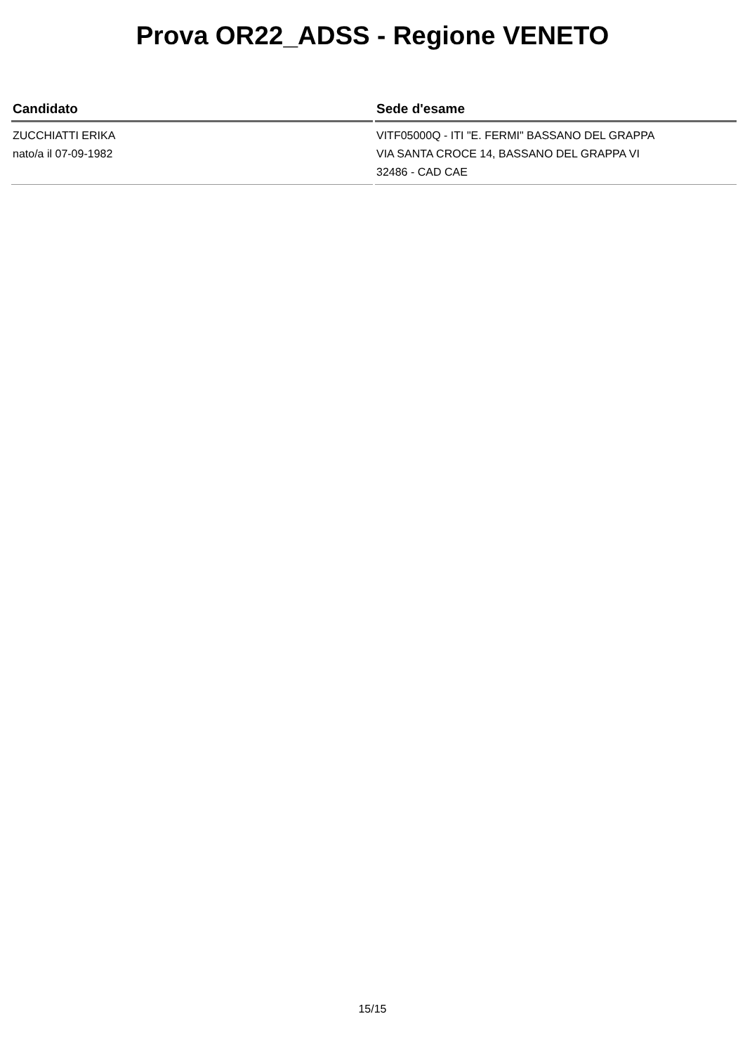Prova OR22_ADSS - Regione VENETO
| Candidato | Sede d'esame |
| --- | --- |
| ZUCCHIATTI ERIKA nato/a il 07-09-1982 | VITF05000Q - ITI "E. FERMI" BASSANO DEL GRAPPA VIA SANTA CROCE 14, BASSANO DEL GRAPPA VI 32486 - CAD CAE |
15/15